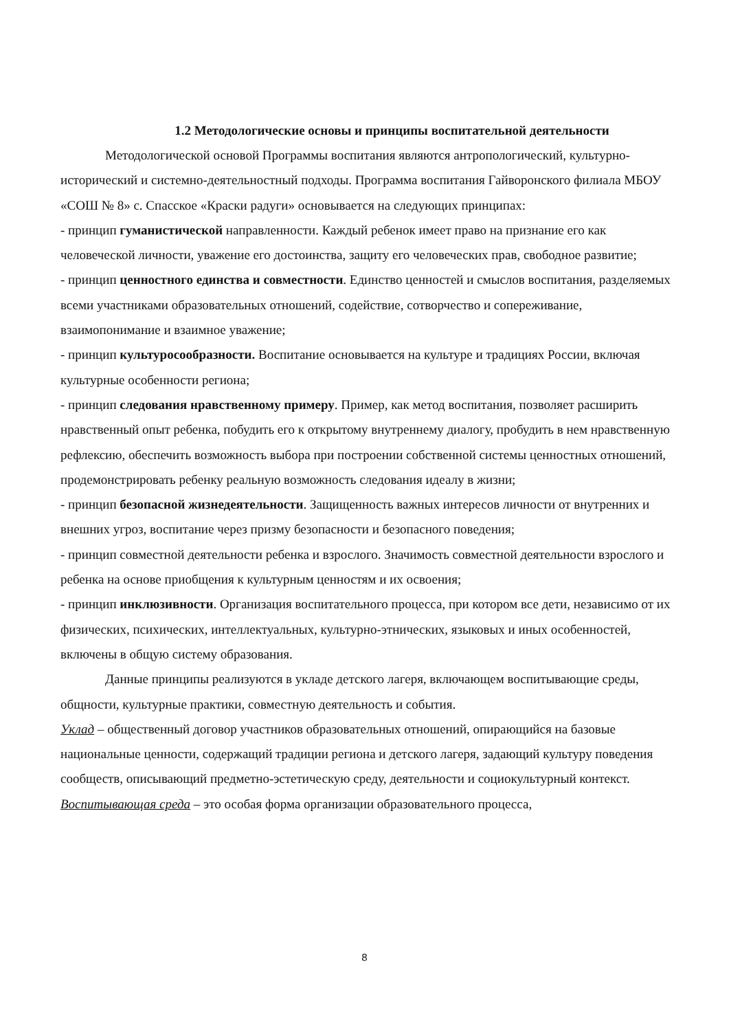1.2 Методологические основы и принципы воспитательной деятельности
Методологической основой Программы воспитания являются антропологический, культурно-исторический и системно-деятельностный подходы. Программа воспитания Гайворонского филиала МБОУ «СОШ № 8» с. Спасское «Краски радуги» основывается на следующих принципах:
- принцип гуманистической направленности. Каждый ребенок имеет право на признание его как человеческой личности, уважение его достоинства, защиту его человеческих прав, свободное развитие;
- принцип ценностного единства и совместности. Единство ценностей и смыслов воспитания, разделяемых всеми участниками образовательных отношений, содействие, сотворчество и сопереживание, взаимопонимание и взаимное уважение;
- принцип культуросообразности. Воспитание основывается на культуре и традициях России, включая культурные особенности региона;
- принцип следования нравственному примеру. Пример, как метод воспитания, позволяет расширить нравственный опыт ребенка, побудить его к открытому внутреннему диалогу, пробудить в нем нравственную рефлексию, обеспечить возможность выбора при построении собственной системы ценностных отношений, продемонстрировать ребенку реальную возможность следования идеалу в жизни;
- принцип безопасной жизнедеятельности. Защищенность важных интересов личности от внутренних и внешних угроз, воспитание через призму безопасности и безопасного поведения;
- принцип совместной деятельности ребенка и взрослого. Значимость совместной деятельности взрослого и ребенка на основе приобщения к культурным ценностям и их освоения;
- принцип инклюзивности. Организация воспитательного процесса, при котором все дети, независимо от их физических, психических, интеллектуальных, культурно-этнических, языковых и иных особенностей, включены в общую систему образования.
Данные принципы реализуются в укладе детского лагеря, включающем воспитывающие среды, общности, культурные практики, совместную деятельность и события.
Уклад – общественный договор участников образовательных отношений, опирающийся на базовые национальные ценности, содержащий традиции региона и детского лагеря, задающий культуру поведения сообществ, описывающий предметно-эстетическую среду, деятельности и социокультурный контекст.
Воспитывающая среда – это особая форма организации образовательного процесса,
8